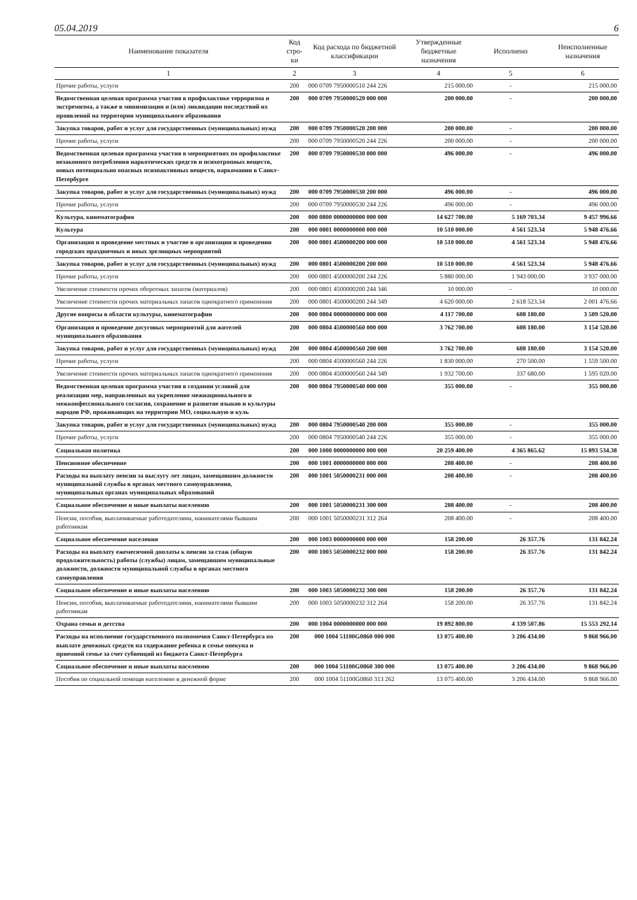05.04.2019 6
| Наименование показателя | Код стро-ки | Код расхода по бюджетной классификации | Утвержденные бюджетные назначения | Исполнено | Неисполненные назначения |
| --- | --- | --- | --- | --- | --- |
| 1 | 2 | 3 | 4 | 5 | 6 |
| Прочие работы, услуги | 200 | 000 0709 7950000510 244 226 | 215 000.00 | - | 215 000.00 |
| Ведомственная целевая программа участия в профилактике терроризма и экстремизма, а также в минимизации и (или) ликвидации последствий их проявлений на территории муниципального образования | 200 | 000 0709 7950000520 000 000 | 200 000.00 | - | 200 000.00 |
| Закупка товаров, работ и услуг для государственных (муниципальных) нужд | 200 | 000 0709 7950000520 200 000 | 200 000.00 | - | 200 000.00 |
| Прочие работы, услуги | 200 | 000 0709 7950000520 244 226 | 200 000.00 | - | 200 000.00 |
| Ведомственная целевая программа участия в мероприятиях по профилактике незаконного потребления наркотических средств и психотропных веществ, новых потенциально опасных психоактивных веществ, наркомании в Санкт-Петербурге | 200 | 000 0709 7950000530 000 000 | 496 000.00 | - | 496 000.00 |
| Закупка товаров, работ и услуг для государственных (муниципальных) нужд | 200 | 000 0709 7950000530 200 000 | 496 000.00 | - | 496 000.00 |
| Прочие работы, услуги | 200 | 000 0709 7950000530 244 226 | 496 000.00 | - | 496 000.00 |
| Культура, кинематография | 200 | 000 0800 0000000000 000 000 | 14 627 700.00 | 5 169 703.34 | 9 457 996.66 |
| Культура | 200 | 000 0801 0000000000 000 000 | 10 510 000.00 | 4 561 523.34 | 5 948 476.66 |
| Организация и проведение местных и участие в организации и проведении городских праздничных и иных зрелищных мероприятий | 200 | 000 0801 4500000200 000 000 | 10 510 000.00 | 4 561 523.34 | 5 948 476.66 |
| Закупка товаров, работ и услуг для государственных (муниципальных) нужд | 200 | 000 0801 4500000200 200 000 | 10 510 000.00 | 4 561 523.34 | 5 948 476.66 |
| Прочие работы, услуги | 200 | 000 0801 4500000200 244 226 | 5 880 000.00 | 1 943 000.00 | 3 937 000.00 |
| Увеличение стоимости прочих оборотных запасов (материалов) | 200 | 000 0801 4500000200 244 346 | 10 000.00 | - | 10 000.00 |
| Увеличение стоимости прочих материальных запасов однократного применения | 200 | 000 0801 4500000200 244 349 | 4 620 000.00 | 2 618 523.34 | 2 001 476.66 |
| Другие вопросы в области культуры, кинематографии | 200 | 000 0804 0000000000 000 000 | 4 117 700.00 | 608 180.00 | 3 509 520.00 |
| Организация и проведение досуговых мероприятий для жителей муниципального образования | 200 | 000 0804 4500000560 000 000 | 3 762 700.00 | 608 180.00 | 3 154 520.00 |
| Закупка товаров, работ и услуг для государственных (муниципальных) нужд | 200 | 000 0804 4500000560 200 000 | 3 762 700.00 | 608 180.00 | 3 154 520.00 |
| Прочие работы, услуги | 200 | 000 0804 4500000560 244 226 | 1 830 000.00 | 270 500.00 | 1 559 500.00 |
| Увеличение стоимости прочих материальных запасов однократного применения | 200 | 000 0804 4500000560 244 349 | 1 932 700.00 | 337 680.00 | 1 595 020.00 |
| Ведомственная целевая программа участия в создании условий для реализации мер, направленных на укрепление межнационального и межконфессионального согласия, сохранение и развитие языков и культуры народов РФ, проживающих на территории МО, социальную и куль | 200 | 000 0804 7950000540 000 000 | 355 000.00 | - | 355 000.00 |
| Закупка товаров, работ и услуг для государственных (муниципальных) нужд | 200 | 000 0804 7950000540 200 000 | 355 000.00 | - | 355 000.00 |
| Прочие работы, услуги | 200 | 000 0804 7950000540 244 226 | 355 000.00 | - | 355 000.00 |
| Социальная политика | 200 | 000 1000 0000000000 000 000 | 20 259 400.00 | 4 365 865.62 | 15 893 534.38 |
| Пенсионное обеспечение | 200 | 000 1001 0000000000 000 000 | 208 400.00 | - | 208 400.00 |
| Расходы на выплату пенсии за выслугу лет лицам, замещавшим должности муниципальной службы в органах местного самоуправления, муниципальных органах муниципальных образований | 200 | 000 1001 5050000231 000 000 | 208 400.00 | - | 208 400.00 |
| Социальное обеспечение и иные выплаты населению | 200 | 000 1001 5050000231 300 000 | 208 400.00 | - | 208 400.00 |
| Пенсии, пособия, выплачиваемые работодателями, нанимателями бывшим работникам | 200 | 000 1001 5050000231 312 264 | 208 400.00 | - | 208 400.00 |
| Социальное обеспечение населения | 200 | 000 1003 0000000000 000 000 | 158 200.00 | 26 357.76 | 131 842.24 |
| Расходы на выплату ежемесячной доплаты к пенсии за стаж (общую продолжительность) работы (службы) лицам, замещавшим муниципальные должности, должности муниципальной службы в органах местного самоуправления | 200 | 000 1003 5050000232 000 000 | 158 200.00 | 26 357.76 | 131 842.24 |
| Социальное обеспечение и иные выплаты населению | 200 | 000 1003 5050000232 300 000 | 158 200.00 | 26 357.76 | 131 842.24 |
| Пенсии, пособия, выплачиваемые работодателями, нанимателями бывшим работникам | 200 | 000 1003 5050000232 312 264 | 158 200.00 | 26 357.76 | 131 842.24 |
| Охрана семьи и детства | 200 | 000 1004 0000000000 000 000 | 19 892 800.00 | 4 339 507.86 | 15 553 292.14 |
| Расходы на исполнение государственного полномочия Санкт-Петербурга по выплате денежных средств на содержание ребенка в семье опекуна и приемной семье за счет субвенций из бюджета Санкт-Петербурга | 200 | 000 1004 51100G0860 000 000 | 13 075 400.00 | 3 206 434.00 | 9 868 966.00 |
| Социальное обеспечение и иные выплаты населению | 200 | 000 1004 51100G0860 300 000 | 13 075 400.00 | 3 206 434.00 | 9 868 966.00 |
| Пособия по социальной помощи населению в денежной форме | 200 | 000 1004 51100G0860 313 262 | 13 075 400.00 | 3 206 434.00 | 9 868 966.00 |